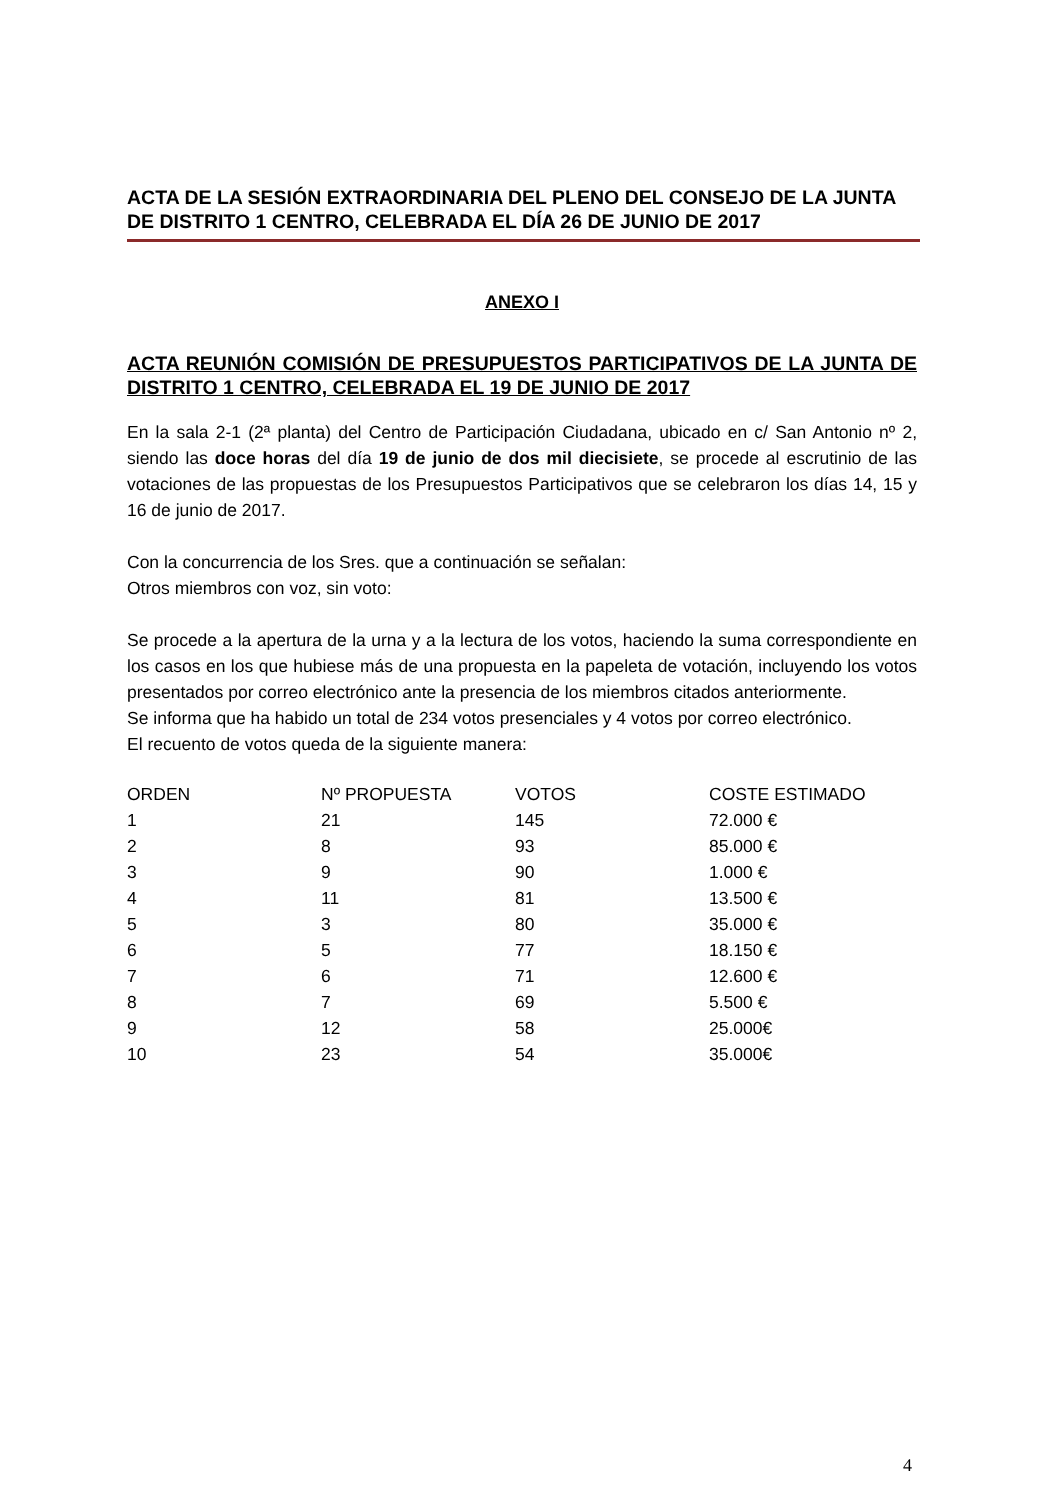ACTA DE LA SESIÓN EXTRAORDINARIA DEL PLENO DEL CONSEJO DE LA JUNTA DE DISTRITO 1 CENTRO, CELEBRADA EL DÍA 26 DE JUNIO DE 2017
ANEXO I
ACTA REUNIÓN COMISIÓN DE PRESUPUESTOS PARTICIPATIVOS DE LA JUNTA DE DISTRITO 1 CENTRO, CELEBRADA EL 19 DE JUNIO DE 2017
En la sala 2-1 (2ª planta) del Centro de Participación Ciudadana, ubicado en c/ San Antonio nº 2, siendo las doce horas del día 19 de junio de dos mil diecisiete, se procede al escrutinio de las votaciones de las propuestas de los Presupuestos Participativos que se celebraron los días 14, 15 y 16 de junio de 2017.
Con la concurrencia de los Sres. que a continuación se señalan:
Otros miembros con voz, sin voto:
Se procede a la apertura de la urna y a la lectura de los votos, haciendo la suma correspondiente en los casos en los que hubiese más de una propuesta en la papeleta de votación, incluyendo los votos presentados por correo electrónico ante la presencia de los miembros citados anteriormente.
Se informa que ha habido un total de 234 votos presenciales y 4 votos por correo electrónico.
El recuento de votos queda de la siguiente manera:
| ORDEN | Nº PROPUESTA | VOTOS | COSTE ESTIMADO |
| 1 | 21 | 145 | 72.000 € |
| 2 | 8 | 93 | 85.000 € |
| 3 | 9 | 90 | 1.000 € |
| 4 | 11 | 81 | 13.500 € |
| 5 | 3 | 80 | 35.000 € |
| 6 | 5 | 77 | 18.150 € |
| 7 | 6 | 71 | 12.600 € |
| 8 | 7 | 69 | 5.500 € |
| 9 | 12 | 58 | 25.000€ |
| 10 | 23 | 54 | 35.000€ |
4